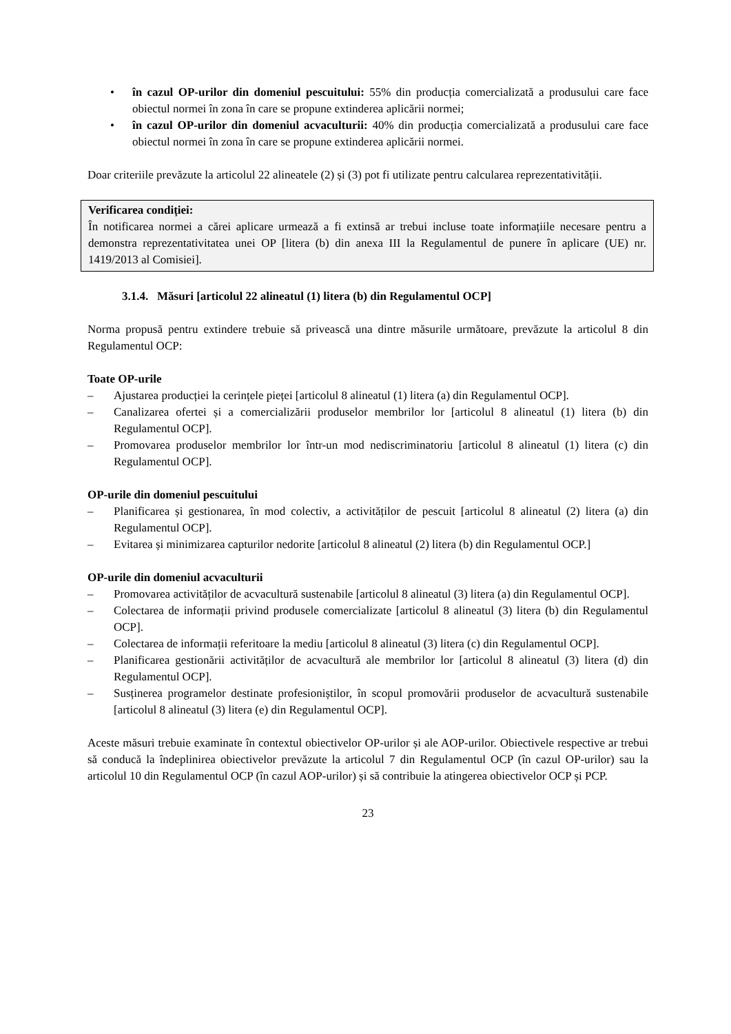• în cazul OP-urilor din domeniul pescuitului: 55% din producția comercializată a produsului care face obiectul normei în zona în care se propune extinderea aplicării normei;
• în cazul OP-urilor din domeniul acvaculturii: 40% din producția comercializată a produsului care face obiectul normei în zona în care se propune extinderea aplicării normei.
Doar criteriile prevăzute la articolul 22 alineatele (2) și (3) pot fi utilizate pentru calcularea reprezentativității.
Verificarea condiției:
În notificarea normei a cărei aplicare urmează a fi extinsă ar trebui incluse toate informațiile necesare pentru a demonstra reprezentativitatea unei OP [litera (b) din anexa III la Regulamentul de punere în aplicare (UE) nr. 1419/2013 al Comisiei].
3.1.4. Măsuri [articolul 22 alineatul (1) litera (b) din Regulamentul OCP]
Norma propusă pentru extindere trebuie să privească una dintre măsurile următoare, prevăzute la articolul 8 din Regulamentul OCP:
Toate OP-urile
– Ajustarea producției la cerințele pieței [articolul 8 alineatul (1) litera (a) din Regulamentul OCP].
– Canalizarea ofertei și a comercializării produselor membrilor lor [articolul 8 alineatul (1) litera (b) din Regulamentul OCP].
– Promovarea produselor membrilor lor într-un mod nediscriminatoriu [articolul 8 alineatul (1) litera (c) din Regulamentul OCP].
OP-urile din domeniul pescuitului
– Planificarea și gestionarea, în mod colectiv, a activităților de pescuit [articolul 8 alineatul (2) litera (a) din Regulamentul OCP].
– Evitarea și minimizarea capturilor nedorite [articolul 8 alineatul (2) litera (b) din Regulamentul OCP.]
OP-urile din domeniul acvaculturii
– Promovarea activităților de acvacultură sustenabile [articolul 8 alineatul (3) litera (a) din Regulamentul OCP].
– Colectarea de informații privind produsele comercializate [articolul 8 alineatul (3) litera (b) din Regulamentul OCP].
– Colectarea de informații referitoare la mediu [articolul 8 alineatul (3) litera (c) din Regulamentul OCP].
– Planificarea gestionării activităților de acvacultură ale membrilor lor [articolul 8 alineatul (3) litera (d) din Regulamentul OCP].
– Susținerea programelor destinate profesioniștilor, în scopul promovării produselor de acvacultură sustenabile [articolul 8 alineatul (3) litera (e) din Regulamentul OCP].
Aceste măsuri trebuie examinate în contextul obiectivelor OP-urilor și ale AOP-urilor. Obiectivele respective ar trebui să conducă la îndeplinirea obiectivelor prevăzute la articolul 7 din Regulamentul OCP (în cazul OP-urilor) sau la articolul 10 din Regulamentul OCP (în cazul AOP-urilor) și să contribuie la atingerea obiectivelor OCP și PCP.
23